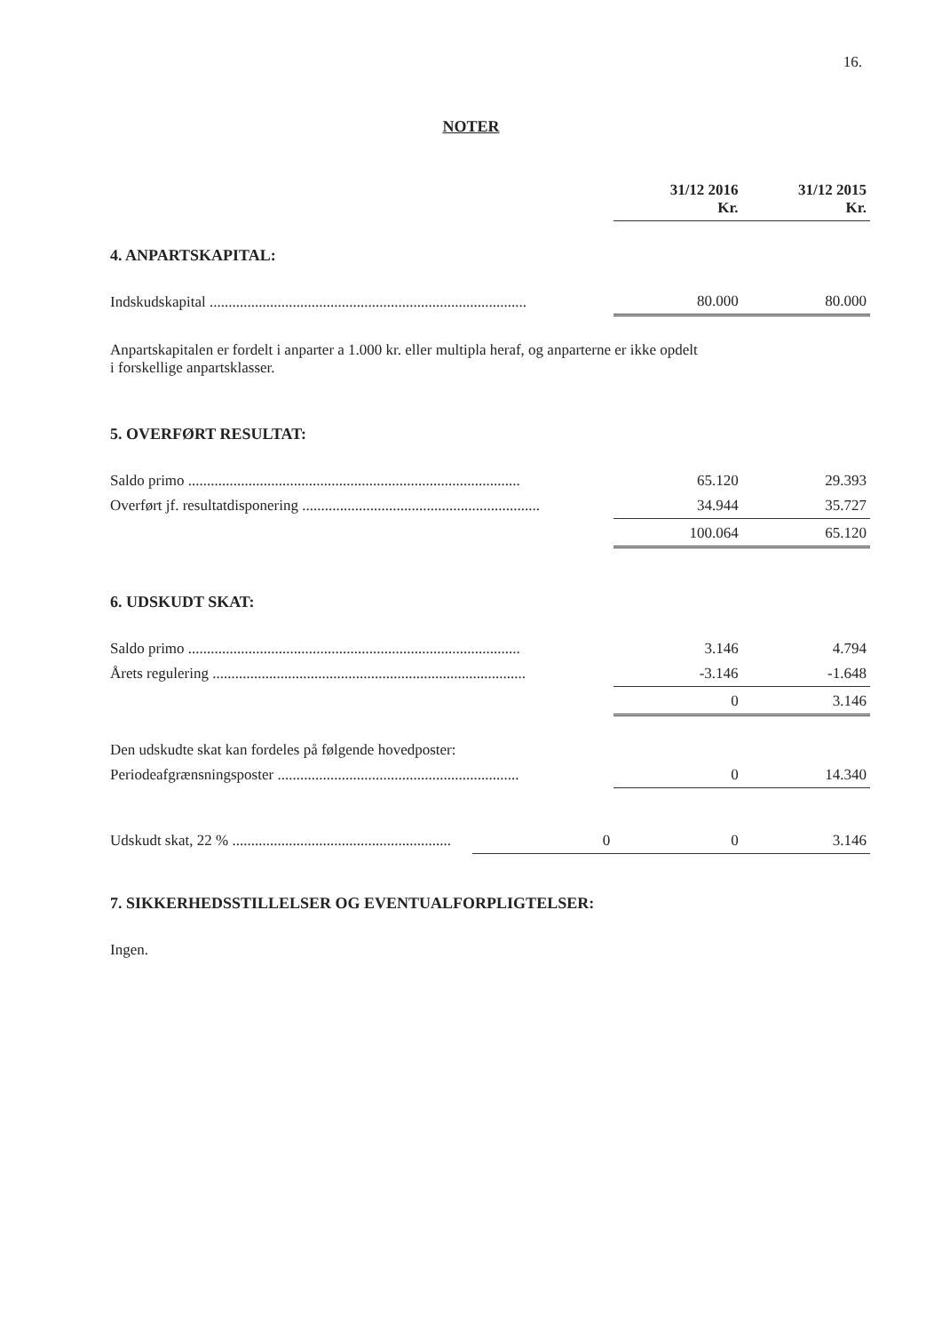16.
NOTER
| | | 31/12 2016 Kr. | 31/12 2015 Kr. |
| 4. ANPARTSKAPITAL: | | | |
| Indskudskapital .................................................................................... | | 80.000 | 80.000 |
| Anpartskapitalen er fordelt i anparter a 1.000 kr. eller multipla heraf, og anparterne er ikke opdelt i forskellige anpartsklasser. | | | |
| 5. OVERFØRT RESULTAT: | | | |
| Saldo primo ........................................................................................ | | 65.120 | 29.393 |
| Overført jf. resultatdisponering ............................................................... | | 34.944 | 35.727 |
| | | 100.064 | 65.120 |
| 6. UDSKUDT SKAT: | | | |
| Saldo primo ........................................................................................ | | 3.146 | 4.794 |
| Årets regulering ................................................................................... | | -3.146 | -1.648 |
| | | 0 | 3.146 |
| Den udskudte skat kan fordeles på følgende hovedposter: | | | |
| Periodeafgrænsningsposter ................................................................ | | 0 | 14.340 |
| Udskudt skat, 22 % .......................................................... | 0 | 0 | 3.146 |
| 7. SIKKERHEDSSTILLELSER OG EVENTUALFORPLIGTELSER: | | | |
| Ingen. | | | |